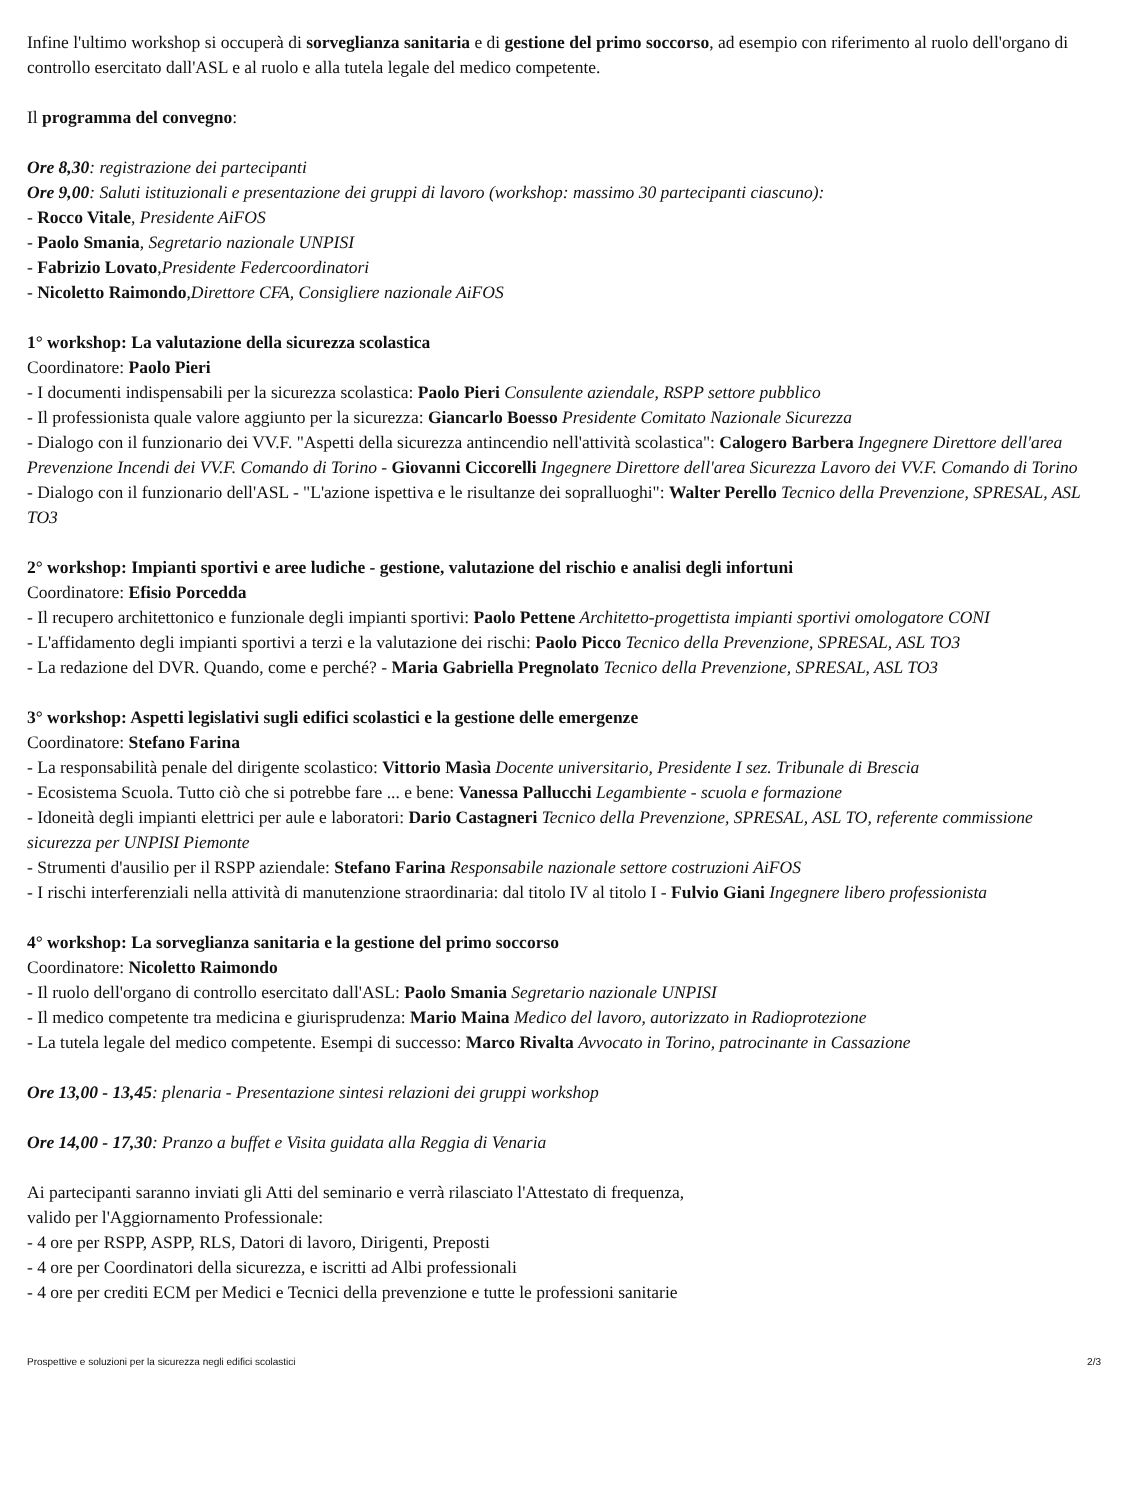Infine l'ultimo workshop si occuperà di sorveglianza sanitaria e di gestione del primo soccorso, ad esempio con riferimento al ruolo dell'organo di controllo esercitato dall'ASL e al ruolo e alla tutela legale del medico competente.
Il programma del convegno:
Ore 8,30: registrazione dei partecipanti
Ore 9,00: Saluti istituzionali e presentazione dei gruppi di lavoro (workshop: massimo 30 partecipanti ciascuno):
- Rocco Vitale, Presidente AiFOS
- Paolo Smania, Segretario nazionale UNPISI
- Fabrizio Lovato,Presidente Federcoordinatori
- Nicoletto Raimondo,Direttore CFA, Consigliere nazionale AiFOS
1° workshop: La valutazione della sicurezza scolastica
Coordinatore: Paolo Pieri
- I documenti indispensabili per la sicurezza scolastica: Paolo Pieri Consulente aziendale, RSPP settore pubblico
- Il professionista quale valore aggiunto per la sicurezza: Giancarlo Boesso Presidente Comitato Nazionale Sicurezza
- Dialogo con il funzionario dei VV.F. "Aspetti della sicurezza antincendio nell'attività scolastica": Calogero Barbera Ingegnere Direttore dell'area Prevenzione Incendi dei VV.F. Comando di Torino - Giovanni Ciccorelli Ingegnere Direttore dell'area Sicurezza Lavoro dei VV.F. Comando di Torino
- Dialogo con il funzionario dell'ASL - "L'azione ispettiva e le risultanze dei sopralluoghi": Walter Perello Tecnico della Prevenzione, SPRESAL, ASL TO3
2° workshop: Impianti sportivi e aree ludiche - gestione, valutazione del rischio e analisi degli infortuni
Coordinatore: Efisio Porcedda
- Il recupero architettonico e funzionale degli impianti sportivi: Paolo Pettene Architetto-progettista impianti sportivi omologatore CONI
- L'affidamento degli impianti sportivi a terzi e la valutazione dei rischi: Paolo Picco Tecnico della Prevenzione, SPRESAL, ASL TO3
- La redazione del DVR. Quando, come e perché? - Maria Gabriella Pregnolato Tecnico della Prevenzione, SPRESAL, ASL TO3
3° workshop: Aspetti legislativi sugli edifici scolastici e la gestione delle emergenze
Coordinatore: Stefano Farina
- La responsabilità penale del dirigente scolastico: Vittorio Masìa Docente universitario, Presidente I sez. Tribunale di Brescia
- Ecosistema Scuola. Tutto ciò che si potrebbe fare ... e bene: Vanessa Pallucchi Legambiente - scuola e formazione
- Idoneità degli impianti elettrici per aule e laboratori: Dario Castagneri Tecnico della Prevenzione, SPRESAL, ASL TO, referente commissione sicurezza per UNPISI Piemonte
- Strumenti d'ausilio per il RSPP aziendale: Stefano Farina Responsabile nazionale settore costruzioni AiFOS
- I rischi interferenziali nella attività di manutenzione straordinaria: dal titolo IV al titolo I - Fulvio Giani Ingegnere libero professionista
4° workshop: La sorveglianza sanitaria e la gestione del primo soccorso
Coordinatore: Nicoletto Raimondo
- Il ruolo dell'organo di controllo esercitato dall'ASL: Paolo Smania Segretario nazionale UNPISI
- Il medico competente tra medicina e giurisprudenza: Mario Maina Medico del lavoro, autorizzato in Radioprotezione
- La tutela legale del medico competente. Esempi di successo: Marco Rivalta Avvocato in Torino, patrocinante in Cassazione
Ore 13,00 - 13,45: plenaria - Presentazione sintesi relazioni dei gruppi workshop
Ore 14,00 - 17,30: Pranzo a buffet e Visita guidata alla Reggia di Venaria
Ai partecipanti saranno inviati gli Atti del seminario e verrà rilasciato l'Attestato di frequenza,
valido per l'Aggiornamento Professionale:
- 4 ore per RSPP, ASPP, RLS, Datori di lavoro, Dirigenti, Preposti
- 4 ore per Coordinatori della sicurezza, e iscritti ad Albi professionali
- 4 ore per crediti ECM per Medici e Tecnici della prevenzione e tutte le professioni sanitarie
Prospettive e soluzioni per la sicurezza negli edifici scolastici 2/3